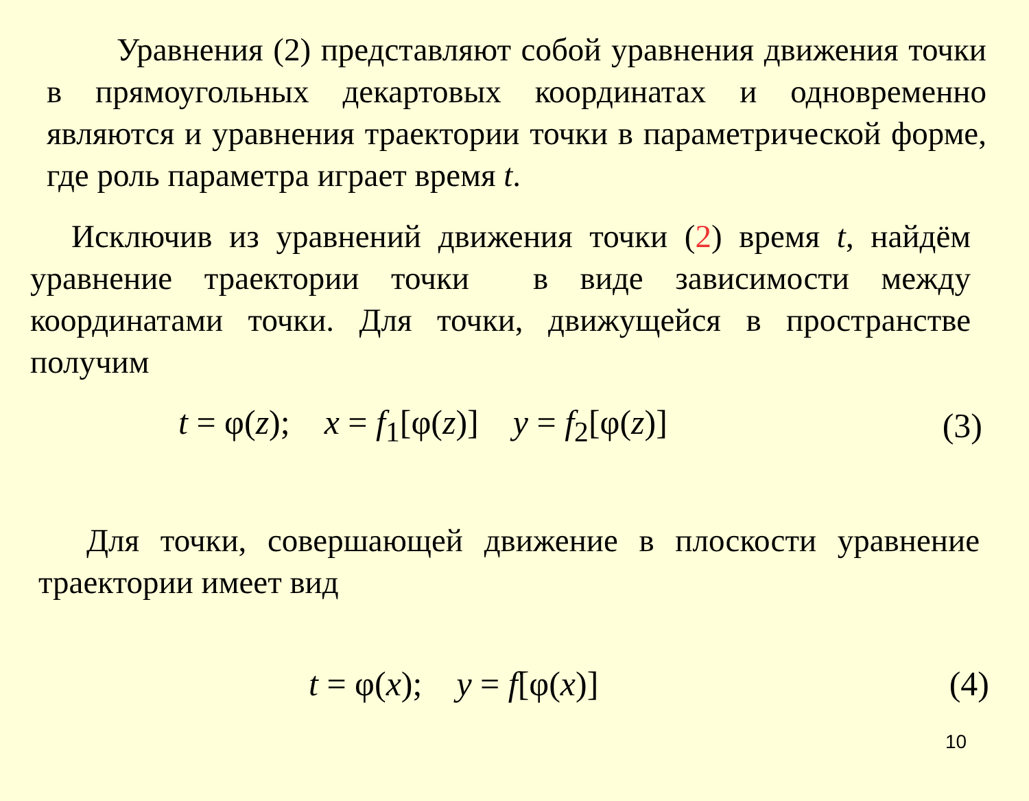Уравнения (2) представляют собой уравнения движения точки в прямоугольных декартовых координатах и одновремен­но являются и уравнения траектории точки в параметрической форме, где роль параметра играет время t.
Исключив из уравнений движения точки (2) время t, найдём уравнение траектории точки в виде зависимости между координатами точки. Для точки, движущейся в пространстве получим
t = φ(z); x = f<sub>1</sub>[φ(z)] y = f<sub>2</sub>[φ(z)] (3)
Для точки, совершающей движение в плоскости уравнение траектории имеет вид
t = φ(x); y = f[φ(x)] (4)
10